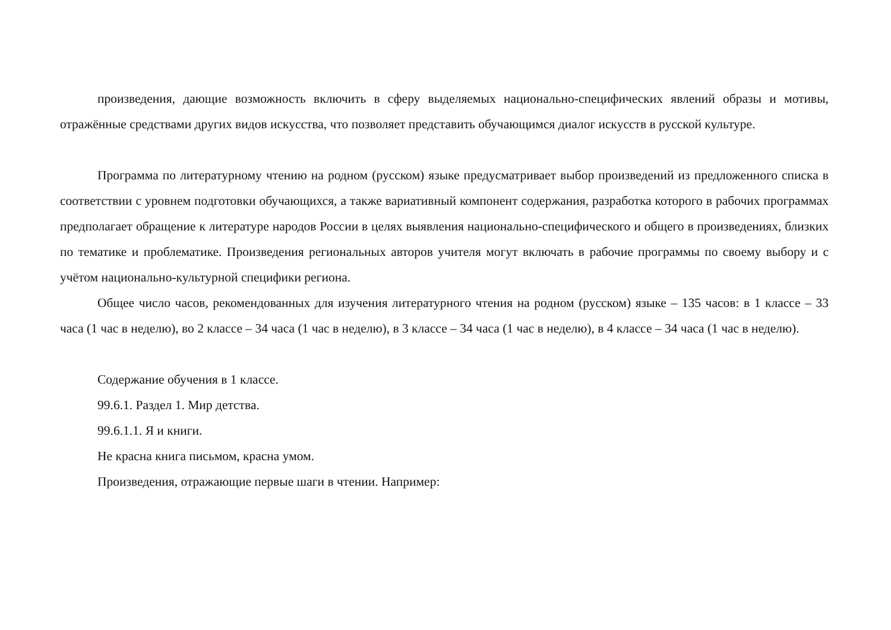произведения, дающие возможность включить в сферу выделяемых национально-специфических явлений образы и мотивы, отражённые средствами других видов искусства, что позволяет представить обучающимся диалог искусств в русской культуре.
Программа по литературному чтению на родном (русском) языке предусматривает выбор произведений из предложенного списка в соответствии с уровнем подготовки обучающихся, а также вариативный компонент содержания, разработка которого в рабочих программах предполагает обращение к литературе народов России в целях выявления национально-специфического и общего в произведениях, близких по тематике и проблематике. Произведения региональных авторов учителя могут включать в рабочие программы по своему выбору и с учётом национально-культурной специфики региона.
Общее число часов, рекомендованных для изучения литературного чтения на родном (русском) языке – 135 часов: в 1 классе – 33 часа (1 час в неделю), во 2 классе – 34 часа (1 час в неделю), в 3 классе – 34 часа (1 час в неделю), в 4 классе – 34 часа (1 час в неделю).
Содержание обучения в 1 классе.
99.6.1. Раздел 1. Мир детства.
99.6.1.1. Я и книги.
Не красна книга письмом, красна умом.
Произведения, отражающие первые шаги в чтении. Например: